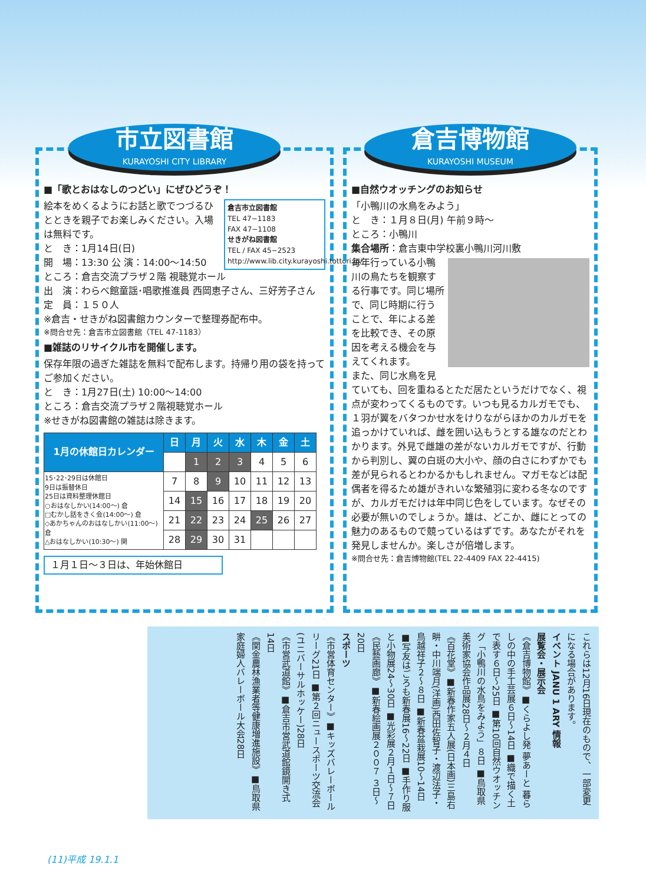市立図書館
KURAYOSHI CITY LIBRARY
■「歌とおはなしのつどい」にぜひどうぞ！
倉吉市立図書館
TEL 47−1183
FAX 47−1108
せきがね図書館
TEL / FAX 45−2523
http://www.lib.city.kurayoshi.tottori.jp/
絵本をめくるようにお話と歌でつづるひとときを親子でお楽しみください。入場は無料です。
と　き：1月14日(日)
開　場：13:30 公 演：14:00〜14:50
ところ：倉吉交流プラザ２階 視聴覚ホール
出　演：わらべ館童謡･唱歌推進員 西岡恵子さん、三好芳子さん
定　員：１５０人
※倉吉・せきがね図書館カウンターで整理券配布中。
※問合せ先：倉吉市立図書館（TEL 47-1183）
■雑誌のリサイクル市を開催します。
保存年限の過ぎた雑誌を無料で配布します。持帰り用の袋を持ってご参加ください。
と　き：1月27日(土) 10:00〜14:00
ところ：倉吉交流プラザ２階視聴覚ホール
※せきがね図書館の雑誌は除きます。
| 1月の休館日カレンダー | 日 | 月 | 火 | 水 | 木 | 金 | 土 |
| --- | --- | --- | --- | --- | --- | --- | --- |
| | | 1 | 2 | 3 | 4 | 5 | 6 |
| 15･22･29日は休館日 9日は振替休日 25日は資料整理休館日 ○おはなしかい(14:00〜) 倉 □むかし話をきく会(14:00〜) 倉 ◇あかちゃんのおはなしかい(11:00〜) 倉 △おはなしかい(10:30〜) 関 | 7 | 8 | 9 | 10 | 11 | 12 | 13 |
| | 14 | 15 | 16 | 17 | 18 | 19 | 20 |
| | 21 | 22 | 23 | 24 | 25 | 26 | 27 |
| | 28 | 29 | 30 | 31 | | | |
１月１日〜３日は、年始休館日
倉吉博物館
KURAYOSHI MUSEUM
■自然ウオッチングのお知らせ
「小鴨川の水鳥をみよう」
と　き：１月８日(月) 午前９時〜
ところ：小鴨川
集合場所：倉吉東中学校裏小鴨川河川敷
毎年行っている小鴨川の鳥たちを観察する行事です。同じ場所で、同じ時期に行うことで、年による差を比較でき、その原因を考える機会を与えてくれます。
また、同じ水鳥を見ていても、回を重ねるとただ居たというだけでなく、視点が変わってくるものです。いつも見るカルガモでも、１羽が翼をバタつかせ水をけりながらほかのカルガモを追っかけていれば、雌を囲い込もうとする雄なのだとわかります。外見で雌雄の差がないカルガモですが、行動から判別し、翼の白斑の大小や、顔の白さにわずかでも差が見られるとわかるかもしれません。マガモなどは配偶者を得るため雄がきれいな繁殖羽に変わる冬なのですが、カルガモだけは年中同じ色をしています。なぜその必要が無いのでしょうか。雄は、どこか、雌にとっての魅力のあるもので競っているはずです。あなたがそれを発見しませんか。楽しさが倍増します。
※問合せ先：倉吉博物館(TEL 22-4409 FAX 22-4415)
これらは12月16日現在のもので、一部変更になる場合があります。
イベント JANU 1 ARY 情報
展覧会・展示会
《倉吉博物館》■くらよし発 夢あーと 暮らしの中の手工芸展６日〜14日 ■織で描く土で表す６日〜25日 ■第10回自然ウオッチング「小鴨川の水鳥をみよう」８日 ■鳥取県美術家協会作品展28日〜２月４日
《百花堂》■新春作家五人展(日本画)三島右畊・中川端月(洋画)西田佐智子・渡辺法子・鳥越祥子２〜８日 ■新春盆栽展10〜14日 ■写友はごろも新春展16〜22日 ■手作り服と小物展24〜30日 ■光彩展２月１日〜７日
《民藝画廊》■新春絵画展２００７ ３日〜20日
スポーツ
《市営体育センター》■キッズバレーボールリーグ21日 ■第２回ニュースポーツ交流会(ユニバーサルホッケー)28日
《市営武道館》■倉吉市営武道館鏡開き式14日
《関金農林漁業者等健康増進施設》■鳥取県家庭婦人バレーボール大会28日
(11)平成 19.1.1